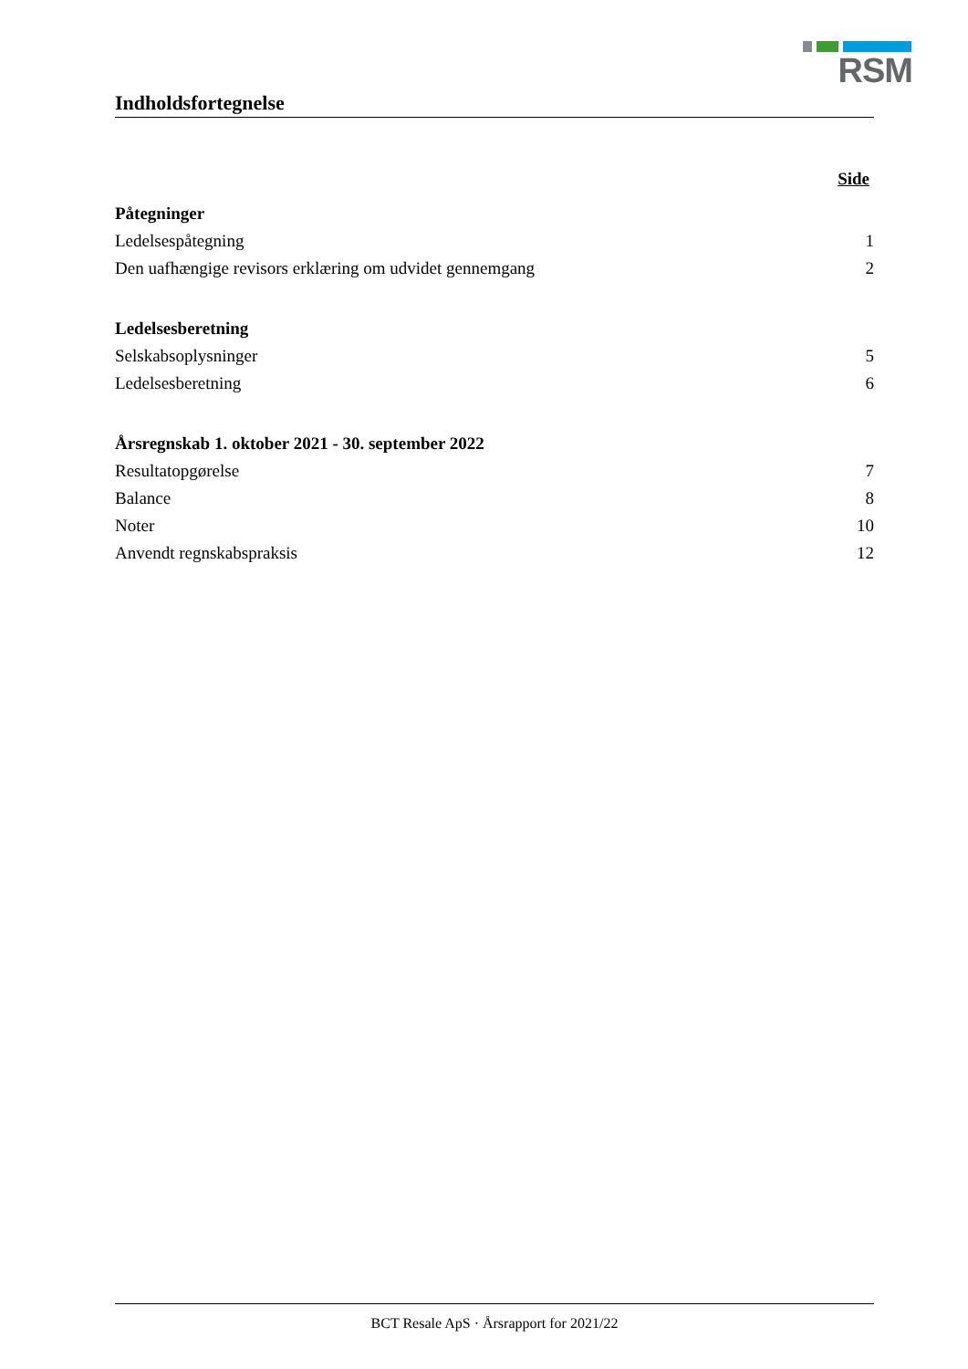RSM
Indholdsfortegnelse
Side
Påtegninger
Ledelsespåtegning 1
Den uafhængige revisors erklæring om udvidet gennemgang 2
Ledelsesberetning
Selskabsoplysninger 5
Ledelsesberetning 6
Årsregnskab 1. oktober 2021 - 30. september 2022
Resultatopgørelse 7
Balance 8
Noter 10
Anvendt regnskabspraksis 12
BCT Resale ApS · Årsrapport for 2021/22